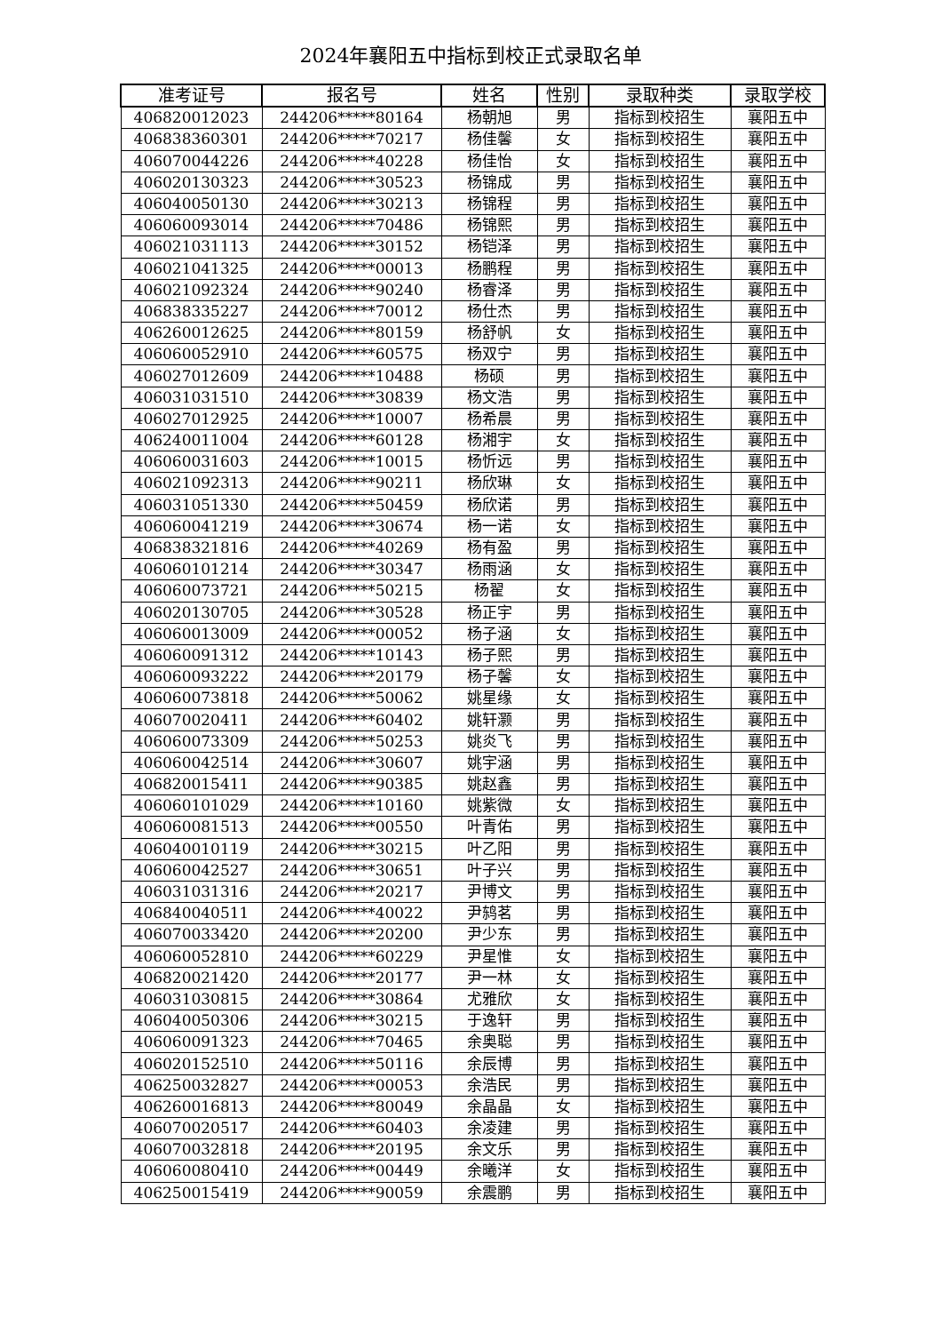2024年襄阳五中指标到校正式录取名单
| 准考证号 | 报名号 | 姓名 | 性别 | 录取种类 | 录取学校 |
| --- | --- | --- | --- | --- | --- |
| 406820012023 | 244206*****80164 | 杨朝旭 | 男 | 指标到校招生 | 襄阳五中 |
| 406838360301 | 244206*****70217 | 杨佳馨 | 女 | 指标到校招生 | 襄阳五中 |
| 406070044226 | 244206*****40228 | 杨佳怡 | 女 | 指标到校招生 | 襄阳五中 |
| 406020130323 | 244206*****30523 | 杨锦成 | 男 | 指标到校招生 | 襄阳五中 |
| 406040050130 | 244206*****30213 | 杨锦程 | 男 | 指标到校招生 | 襄阳五中 |
| 406060093014 | 244206*****70486 | 杨锦熙 | 男 | 指标到校招生 | 襄阳五中 |
| 406021031113 | 244206*****30152 | 杨铠泽 | 男 | 指标到校招生 | 襄阳五中 |
| 406021041325 | 244206*****00013 | 杨鹏程 | 男 | 指标到校招生 | 襄阳五中 |
| 406021092324 | 244206*****90240 | 杨睿泽 | 男 | 指标到校招生 | 襄阳五中 |
| 406838335227 | 244206*****70012 | 杨仕杰 | 男 | 指标到校招生 | 襄阳五中 |
| 406260012625 | 244206*****80159 | 杨舒帆 | 女 | 指标到校招生 | 襄阳五中 |
| 406060052910 | 244206*****60575 | 杨双宁 | 男 | 指标到校招生 | 襄阳五中 |
| 406027012609 | 244206*****10488 | 杨硕 | 男 | 指标到校招生 | 襄阳五中 |
| 406031031510 | 244206*****30839 | 杨文浩 | 男 | 指标到校招生 | 襄阳五中 |
| 406027012925 | 244206*****10007 | 杨希晨 | 男 | 指标到校招生 | 襄阳五中 |
| 406240011004 | 244206*****60128 | 杨湘宇 | 女 | 指标到校招生 | 襄阳五中 |
| 406060031603 | 244206*****10015 | 杨忻远 | 男 | 指标到校招生 | 襄阳五中 |
| 406021092313 | 244206*****90211 | 杨欣琳 | 女 | 指标到校招生 | 襄阳五中 |
| 406031051330 | 244206*****50459 | 杨欣诺 | 男 | 指标到校招生 | 襄阳五中 |
| 406060041219 | 244206*****30674 | 杨一诺 | 女 | 指标到校招生 | 襄阳五中 |
| 406838321816 | 244206*****40269 | 杨有盈 | 男 | 指标到校招生 | 襄阳五中 |
| 406060101214 | 244206*****30347 | 杨雨涵 | 女 | 指标到校招生 | 襄阳五中 |
| 406060073721 | 244206*****50215 | 杨翟 | 女 | 指标到校招生 | 襄阳五中 |
| 406020130705 | 244206*****30528 | 杨正宇 | 男 | 指标到校招生 | 襄阳五中 |
| 406060013009 | 244206*****00052 | 杨子涵 | 女 | 指标到校招生 | 襄阳五中 |
| 406060091312 | 244206*****10143 | 杨子熙 | 男 | 指标到校招生 | 襄阳五中 |
| 406060093222 | 244206*****20179 | 杨子馨 | 女 | 指标到校招生 | 襄阳五中 |
| 406060073818 | 244206*****50062 | 姚星缘 | 女 | 指标到校招生 | 襄阳五中 |
| 406070020411 | 244206*****60402 | 姚轩灏 | 男 | 指标到校招生 | 襄阳五中 |
| 406060073309 | 244206*****50253 | 姚炎飞 | 男 | 指标到校招生 | 襄阳五中 |
| 406060042514 | 244206*****30607 | 姚宇涵 | 男 | 指标到校招生 | 襄阳五中 |
| 406820015411 | 244206*****90385 | 姚赵鑫 | 男 | 指标到校招生 | 襄阳五中 |
| 406060101029 | 244206*****10160 | 姚紫微 | 女 | 指标到校招生 | 襄阳五中 |
| 406060081513 | 244206*****00550 | 叶青佑 | 男 | 指标到校招生 | 襄阳五中 |
| 406040010119 | 244206*****30215 | 叶乙阳 | 男 | 指标到校招生 | 襄阳五中 |
| 406060042527 | 244206*****30651 | 叶子兴 | 男 | 指标到校招生 | 襄阳五中 |
| 406031031316 | 244206*****20217 | 尹博文 | 男 | 指标到校招生 | 襄阳五中 |
| 406840040511 | 244206*****40022 | 尹鸫茗 | 男 | 指标到校招生 | 襄阳五中 |
| 406070033420 | 244206*****20200 | 尹少东 | 男 | 指标到校招生 | 襄阳五中 |
| 406060052810 | 244206*****60229 | 尹星惟 | 女 | 指标到校招生 | 襄阳五中 |
| 406820021420 | 244206*****20177 | 尹一林 | 女 | 指标到校招生 | 襄阳五中 |
| 406031030815 | 244206*****30864 | 尤雅欣 | 女 | 指标到校招生 | 襄阳五中 |
| 406040050306 | 244206*****30215 | 于逸轩 | 男 | 指标到校招生 | 襄阳五中 |
| 406060091323 | 244206*****70465 | 余奥聪 | 男 | 指标到校招生 | 襄阳五中 |
| 406020152510 | 244206*****50116 | 余辰博 | 男 | 指标到校招生 | 襄阳五中 |
| 406250032827 | 244206*****00053 | 余浩民 | 男 | 指标到校招生 | 襄阳五中 |
| 406260016813 | 244206*****80049 | 余晶晶 | 女 | 指标到校招生 | 襄阳五中 |
| 406070020517 | 244206*****60403 | 余凌建 | 男 | 指标到校招生 | 襄阳五中 |
| 406070032818 | 244206*****20195 | 余文乐 | 男 | 指标到校招生 | 襄阳五中 |
| 406060080410 | 244206*****00449 | 余曦洋 | 女 | 指标到校招生 | 襄阳五中 |
| 406250015419 | 244206*****90059 | 余震鹏 | 男 | 指标到校招生 | 襄阳五中 |